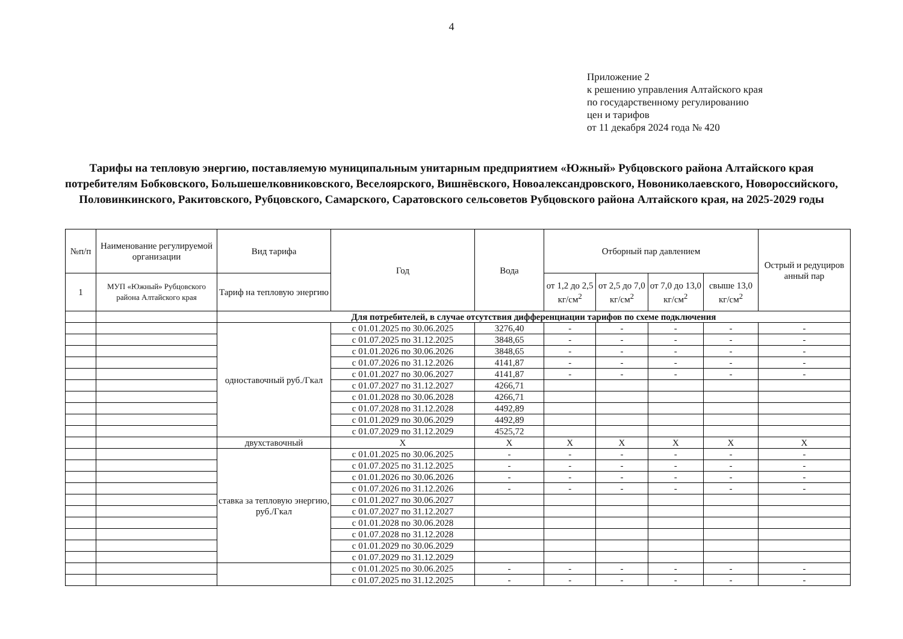4
Приложение 2
к решению управления Алтайского края
по государственному регулированию
цен и тарифов
от 11 декабря 2024 года № 420
Тарифы на тепловую энергию, поставляемую муниципальным унитарным предприятием «Южный» Рубцовского района Алтайского края потребителям Бобковского, Большешелковниковского, Веселоярского, Вишнёвского, Новоалександровского, Новониколаевского, Новороссийского, Половинкинского, Ракитовского, Рубцовского, Самарского, Саратовского сельсоветов Рубцовского района Алтайского края, на 2025-2029 годы
| №п/п | Наименование регулируемой организации | Вид тарифа | Год | Вода | Отборный пар давлением | | | | Острый и редуциров анный пар |
| --- | --- | --- | --- | --- | --- | --- | --- | --- | --- |
| 1 | МУП «Южный» Рубцовского района Алтайского края | Тариф на тепловую энергию | | | от 1,2 до 2,5 кг/см<sup>2</sup> | от 2,5 до 7,0 кг/см<sup>2</sup> | от 7,0 до 13,0 кг/см<sup>2</sup> | свыше 13,0 кг/см<sup>2</sup> | |
| | | Для потребителей, в случае отсутствия дифференциации тарифов по схеме подключения | | | | | | | |
| | | одноставочный руб./Гкал | с 01.01.2025 по 30.06.2025 | 3276,40 | - | - | - | - | - |
| | | | с 01.07.2025 по 31.12.2025 | 3848,65 | - | - | - | - | - |
| | | | с 01.01.2026 по 30.06.2026 | 3848,65 | - | - | - | - | - |
| | | | с 01.07.2026 по 31.12.2026 | 4141,87 | - | - | - | - | - |
| | | | с 01.01.2027 по 30.06.2027 | 4141,87 | - | - | - | - | - |
| | | | с 01.07.2027 по 31.12.2027 | 4266,71 | | | | | |
| | | | с 01.01.2028 по 30.06.2028 | 4266,71 | | | | | |
| | | | с 01.07.2028 по 31.12.2028 | 4492,89 | | | | | |
| | | | с 01.01.2029 по 30.06.2029 | 4492,89 | | | | | |
| | | | с 01.07.2029 по 31.12.2029 | 4525,72 | | | | | |
| | | двухставочный | X | X | X | X | X | X | X |
| | | ставка за тепловую энергию, руб./Гкал | с 01.01.2025 по 30.06.2025 | - | - | - | - | - | - |
| | | | с 01.07.2025 по 31.12.2025 | - | - | - | - | - | - |
| | | | с 01.01.2026 по 30.06.2026 | - | - | - | - | - | - |
| | | | с 01.07.2026 по 31.12.2026 | - | - | - | - | - | - |
| | | | с 01.01.2027 по 30.06.2027 | | | | | | |
| | | | с 01.07.2027 по 31.12.2027 | | | | | | |
| | | | с 01.01.2028 по 30.06.2028 | | | | | | |
| | | | с 01.07.2028 по 31.12.2028 | | | | | | |
| | | | с 01.01.2029 по 30.06.2029 | | | | | | |
| | | | с 01.07.2029 по 31.12.2029 | | | | | | |
| | | | с 01.01.2025 по 30.06.2025 | - | - | - | - | - | - |
| | | | с 01.07.2025 по 31.12.2025 | - | - | - | - | - | - |